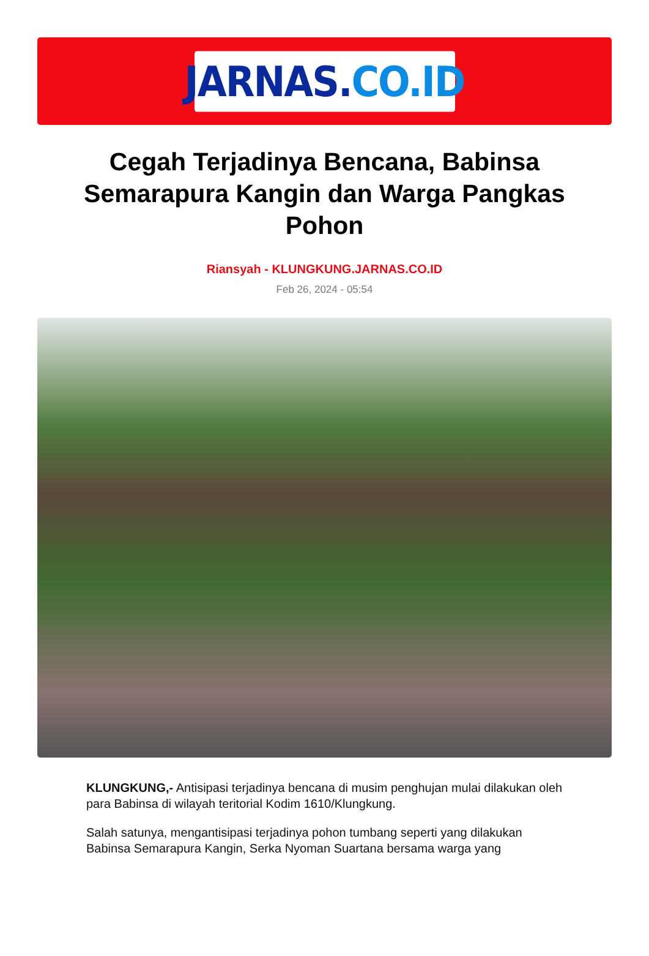JARNAS. CO.ID
Cegah Terjadinya Bencana, Babinsa Semarapura Kangin dan Warga Pangkas Pohon
Riansyah - KLUNGKUNG.JARNAS.CO.ID
Feb 26, 2024 - 05:54
KLUNGKUNG,- Antisipasi terjadinya bencana di musim penghujan mulai dilakukan oleh para Babinsa di wilayah teritorial Kodim 1610/Klungkung.
Salah satunya, mengantisipasi terjadinya pohon tumbang seperti yang dilakukan Babinsa Semarapura Kangin, Serka Nyoman Suartana bersama warga yang